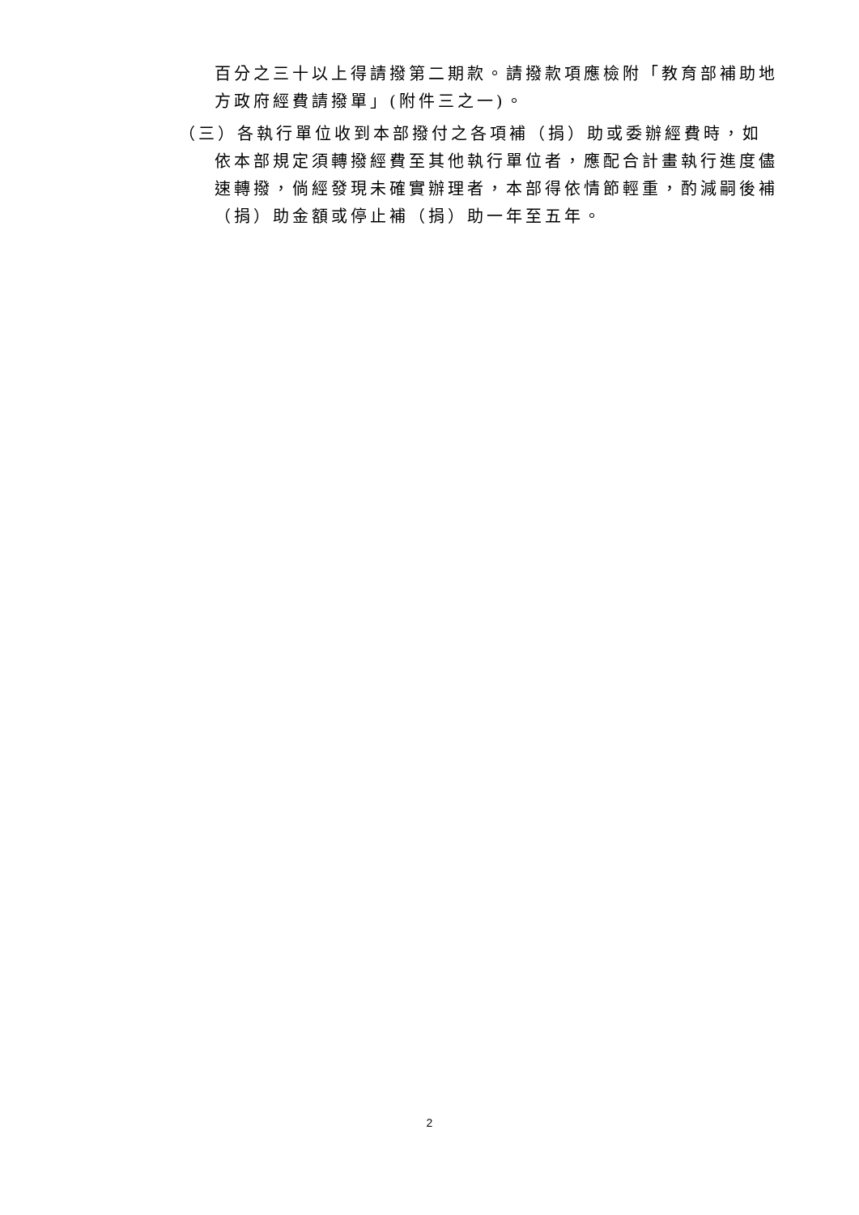百分之三十以上得請撥第二期款。請撥款項應檢附「教育部補助地方政府經費請撥單」(附件三之一)。
（三）各執行單位收到本部撥付之各項補（捐）助或委辦經費時，如依本部規定須轉撥經費至其他執行單位者，應配合計畫執行進度儘速轉撥，倘經發現未確實辦理者，本部得依情節輕重，酌減嗣後補（捐）助金額或停止補（捐）助一年至五年。
2